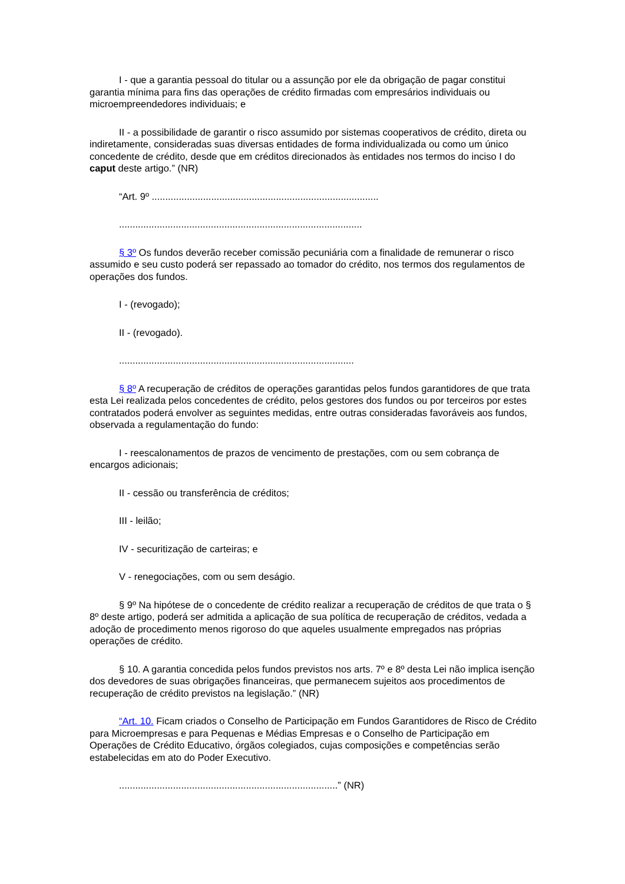I - que a garantia pessoal do titular ou a assunção por ele da obrigação de pagar constitui garantia mínima para fins das operações de crédito firmadas com empresários individuais ou microempreendedores individuais; e
II - a possibilidade de garantir o risco assumido por sistemas cooperativos de crédito, direta ou indiretamente, consideradas suas diversas entidades de forma individualizada ou como um único concedente de crédito, desde que em créditos direcionados às entidades nos termos do inciso I do caput deste artigo.” (NR)
“Art. 9º ....................................................................................
..........................................................................................
§ 3º Os fundos deverão receber comissão pecuniária com a finalidade de remunerar o risco assumido e seu custo poderá ser repassado ao tomador do crédito, nos termos dos regulamentos de operações dos fundos.
I - (revogado);
II - (revogado).
.......................................................................................
§ 8º A recuperação de créditos de operações garantidas pelos fundos garantidores de que trata esta Lei realizada pelos concedentes de crédito, pelos gestores dos fundos ou por terceiros por estes contratados poderá envolver as seguintes medidas, entre outras consideradas favoráveis aos fundos, observada a regulamentação do fundo:
I - reescalonamentos de prazos de vencimento de prestações, com ou sem cobrança de encargos adicionais;
II - cessão ou transferência de créditos;
III - leilão;
IV - securitização de carteiras; e
V - renegociações, com ou sem deságio.
§ 9º Na hipótese de o concedente de crédito realizar a recuperação de créditos de que trata o § 8º deste artigo, poderá ser admitida a aplicação de sua política de recuperação de créditos, vedada a adoção de procedimento menos rigoroso do que aqueles usualmente empregados nas próprias operações de crédito.
§ 10. A garantia concedida pelos fundos previstos nos arts. 7º e 8º desta Lei não implica isenção dos devedores de suas obrigações financeiras, que permanecem sujeitos aos procedimentos de recuperação de crédito previstos na legislação.” (NR)
“Art. 10. Ficam criados o Conselho de Participação em Fundos Garantidores de Risco de Crédito para Microempresas e para Pequenas e Médias Empresas e o Conselho de Participação em Operações de Crédito Educativo, órgãos colegiados, cujas composições e competências serão estabelecidas em ato do Poder Executivo.
.................................................................................” (NR)